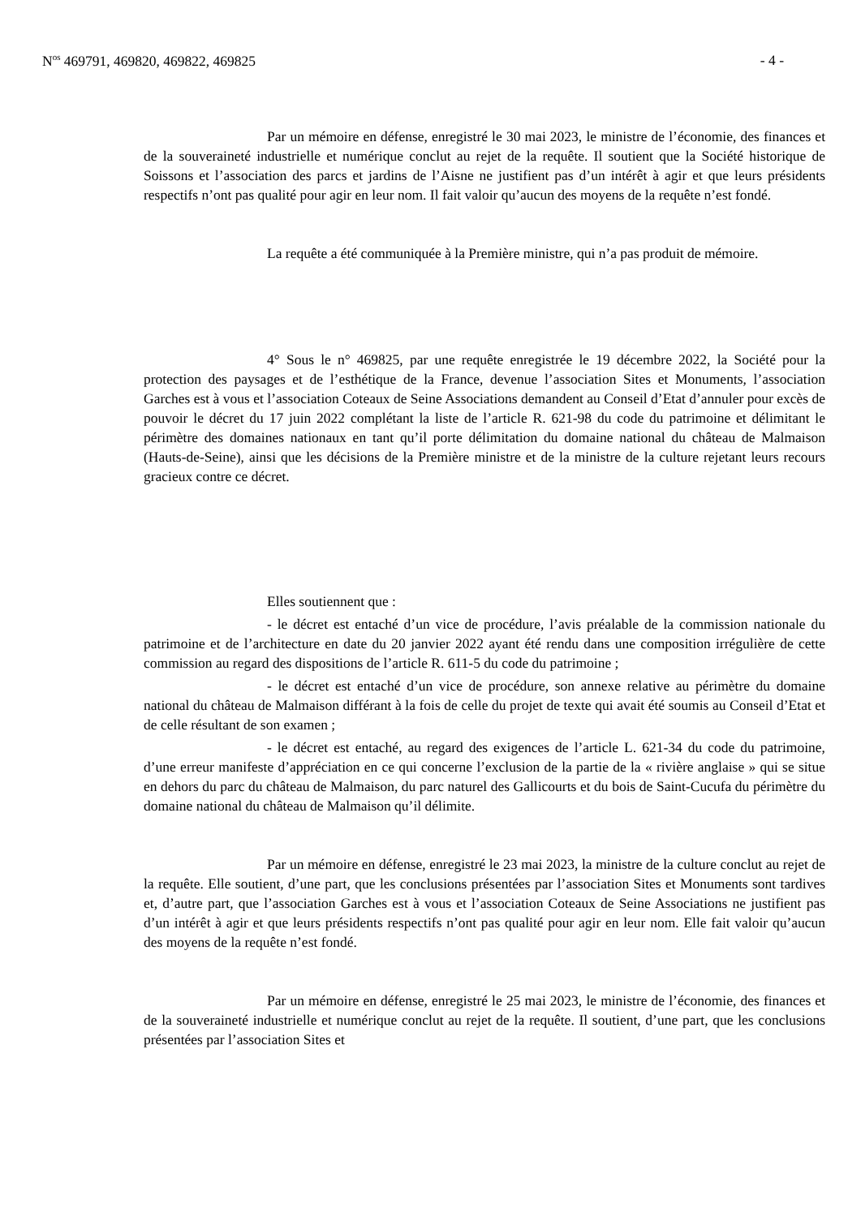N<sup>os</sup> 469791, 469820, 469822, 469825 - 4 -
Par un mémoire en défense, enregistré le 30 mai 2023, le ministre de l’économie, des finances et de la souveraineté industrielle et numérique conclut au rejet de la requête. Il soutient que la Société historique de Soissons et l’association des parcs et jardins de l’Aisne ne justifient pas d’un intérêt à agir et que leurs présidents respectifs n’ont pas qualité pour agir en leur nom. Il fait valoir qu’aucun des moyens de la requête n’est fondé.
La requête a été communiquée à la Première ministre, qui n’a pas produit de mémoire.
4° Sous le n° 469825, par une requête enregistrée le 19 décembre 2022, la Société pour la protection des paysages et de l’esthétique de la France, devenue l’association Sites et Monuments, l’association Garches est à vous et l’association Coteaux de Seine Associations demandent au Conseil d’Etat d’annuler pour excès de pouvoir le décret du 17 juin 2022 complétant la liste de l’article R. 621-98 du code du patrimoine et délimitant le périmètre des domaines nationaux en tant qu’il porte délimitation du domaine national du château de Malmaison (Hauts-de-Seine), ainsi que les décisions de la Première ministre et de la ministre de la culture rejetant leurs recours gracieux contre ce décret.
Elles soutiennent que :
- le décret est entaché d’un vice de procédure, l’avis préalable de la commission nationale du patrimoine et de l’architecture en date du 20 janvier 2022 ayant été rendu dans une composition irrégulière de cette commission au regard des dispositions de l’article R. 611-5 du code du patrimoine ;
- le décret est entaché d’un vice de procédure, son annexe relative au périmètre du domaine national du château de Malmaison différant à la fois de celle du projet de texte qui avait été soumis au Conseil d’Etat et de celle résultant de son examen ;
- le décret est entaché, au regard des exigences de l’article L. 621-34 du code du patrimoine, d’une erreur manifeste d’appréciation en ce qui concerne l’exclusion de la partie de la « rivière anglaise » qui se situe en dehors du parc du château de Malmaison, du parc naturel des Gallicourts et du bois de Saint-Cucufa du périmètre du domaine national du château de Malmaison qu’il délimite.
Par un mémoire en défense, enregistré le 23 mai 2023, la ministre de la culture conclut au rejet de la requête. Elle soutient, d’une part, que les conclusions présentées par l’association Sites et Monuments sont tardives et, d’autre part, que l’association Garches est à vous et l’association Coteaux de Seine Associations ne justifient pas d’un intérêt à agir et que leurs présidents respectifs n’ont pas qualité pour agir en leur nom. Elle fait valoir qu’aucun des moyens de la requête n’est fondé.
Par un mémoire en défense, enregistré le 25 mai 2023, le ministre de l’économie, des finances et de la souveraineté industrielle et numérique conclut au rejet de la requête. Il soutient, d’une part, que les conclusions présentées par l’association Sites et